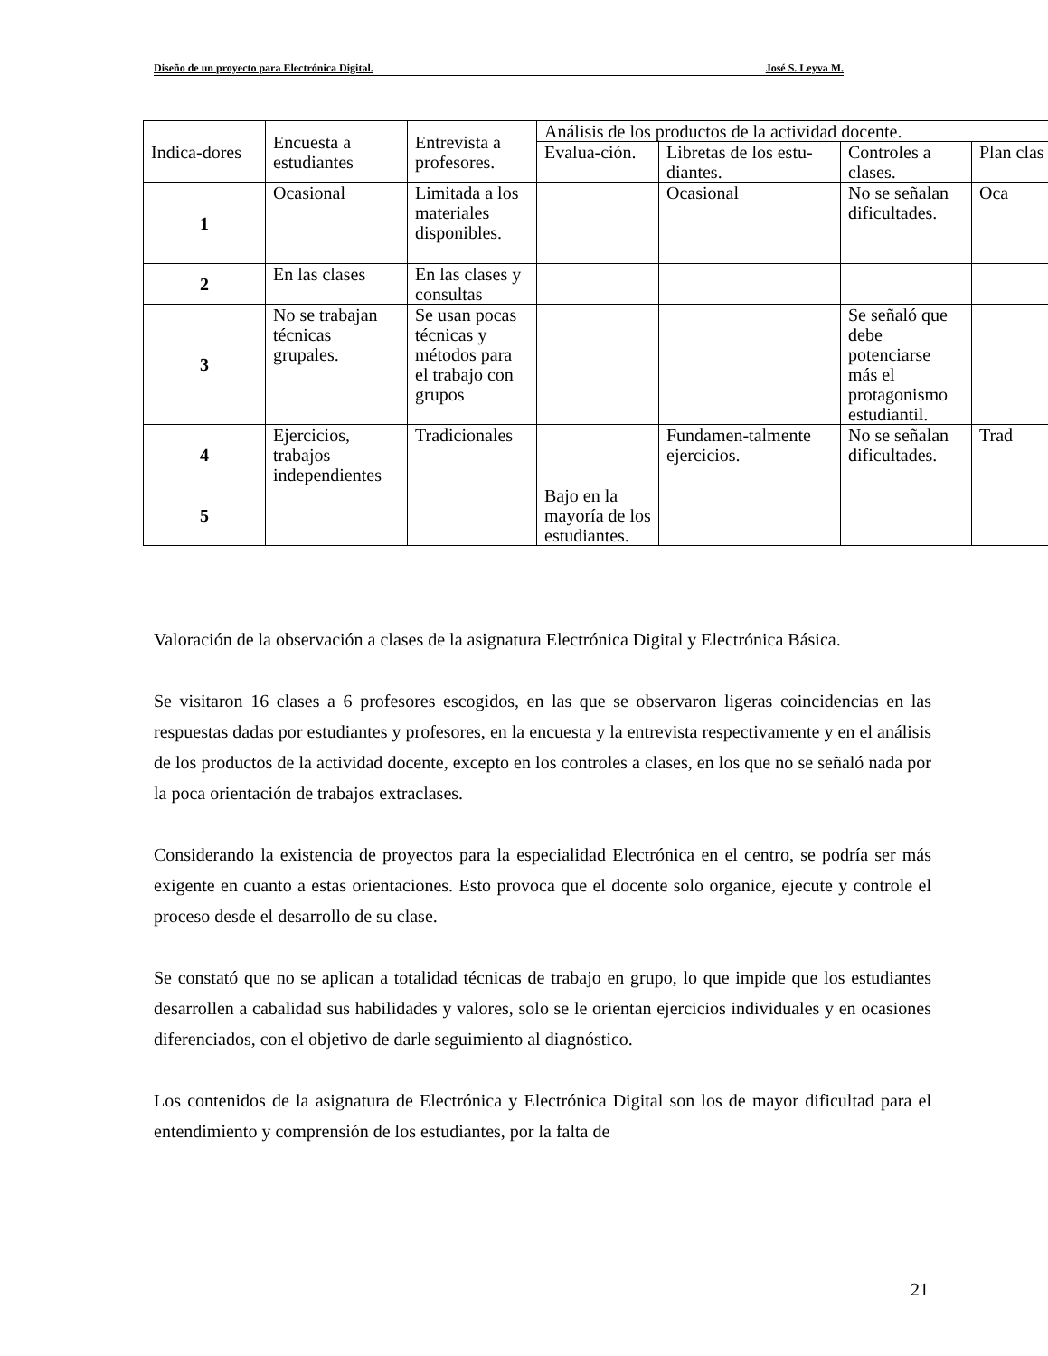Diseño de un proyecto para Electrónica Digital. José S. Leyva M.
| Indica-dores | Encuesta a estudiantes | Entrevista a profesores. | Análisis de los productos de la actividad docente. | | | |
| --- | --- | --- | --- | --- | --- | --- |
| | | | Evalua-ción. | Libretas de los estu-diantes. | Controles a clases. | Plan clas |
| 1 | Ocasional | Limitada a los materiales disponibles. | | Ocasional | No se señalan dificultades. | Oca |
| 2 | En las clases | En las clases y consultas | | | | |
| 3 | No se trabajan técnicas grupales. | Se usan pocas técnicas y métodos para el trabajo con grupos | | | Se señaló que debe potenciarse más el protagonismo estudiantil. | |
| 4 | Ejercicios, trabajos independientes | Tradicionales | | Fundamen-talmente ejercicios. | No se señalan dificultades. | Trad |
| 5 | | | Bajo en la mayoría de los estudiantes. | | | |
Valoración de la observación a clases de la asignatura Electrónica Digital y Electrónica Básica.
Se visitaron 16 clases a 6 profesores escogidos, en las que se observaron ligeras coincidencias en las respuestas dadas por estudiantes y profesores, en la encuesta y la entrevista respectivamente y en el análisis de los productos de la actividad docente, excepto en los controles a clases, en los que no se señaló nada por la poca orientación de trabajos extraclases.
Considerando la existencia de proyectos para la especialidad Electrónica en el centro, se podría ser más exigente en cuanto a estas orientaciones. Esto provoca que el docente solo organice, ejecute y controle el proceso desde el desarrollo de su clase.
Se constató que no se aplican a totalidad técnicas de trabajo en grupo, lo que impide que los estudiantes desarrollen a cabalidad sus habilidades y valores, solo se le orientan ejercicios individuales y en ocasiones diferenciados, con el objetivo de darle seguimiento al diagnóstico.
Los contenidos de la asignatura de Electrónica y Electrónica Digital son los de mayor dificultad para el entendimiento y comprensión de los estudiantes, por la falta de
21